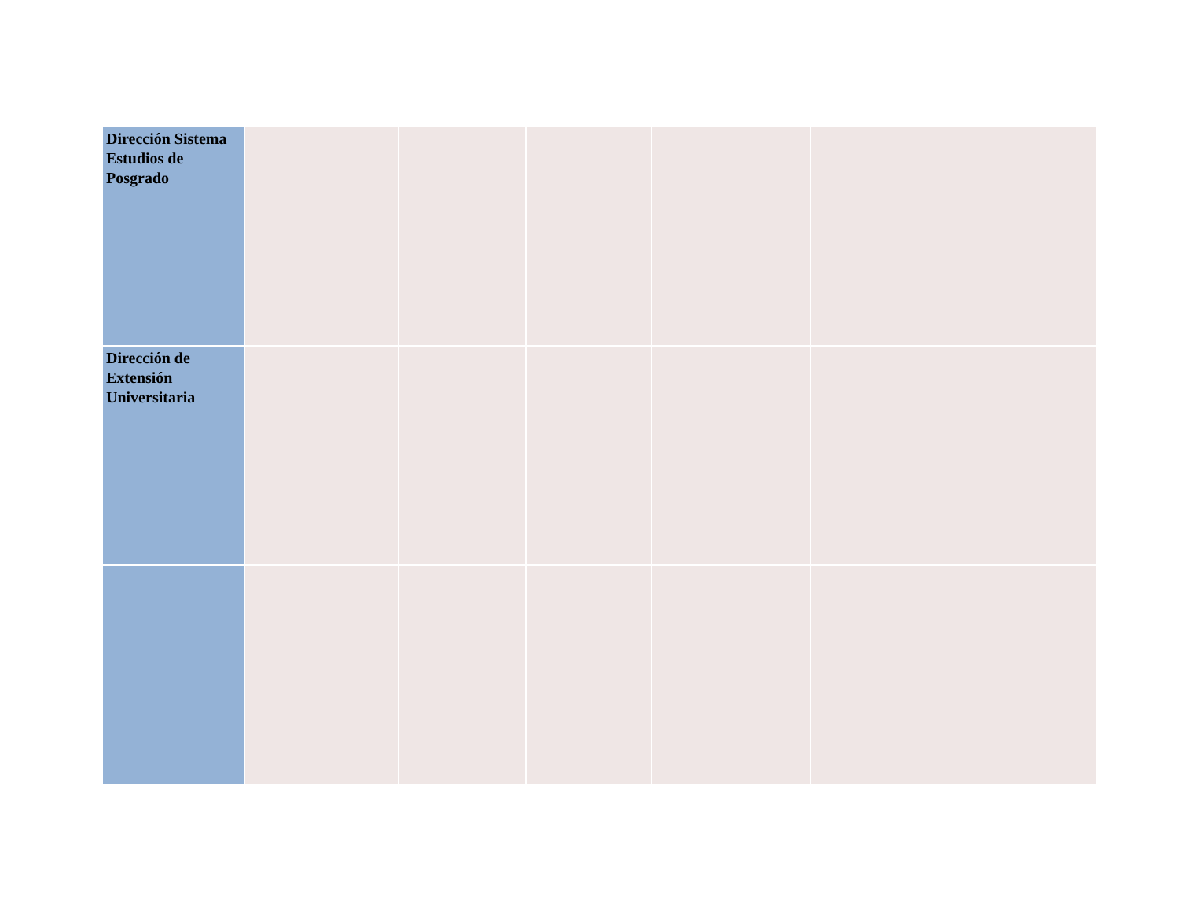| Dirección Sistema Estudios de Posgrado | | | | | |
| Dirección de Extensión Universitaria | | | | | |